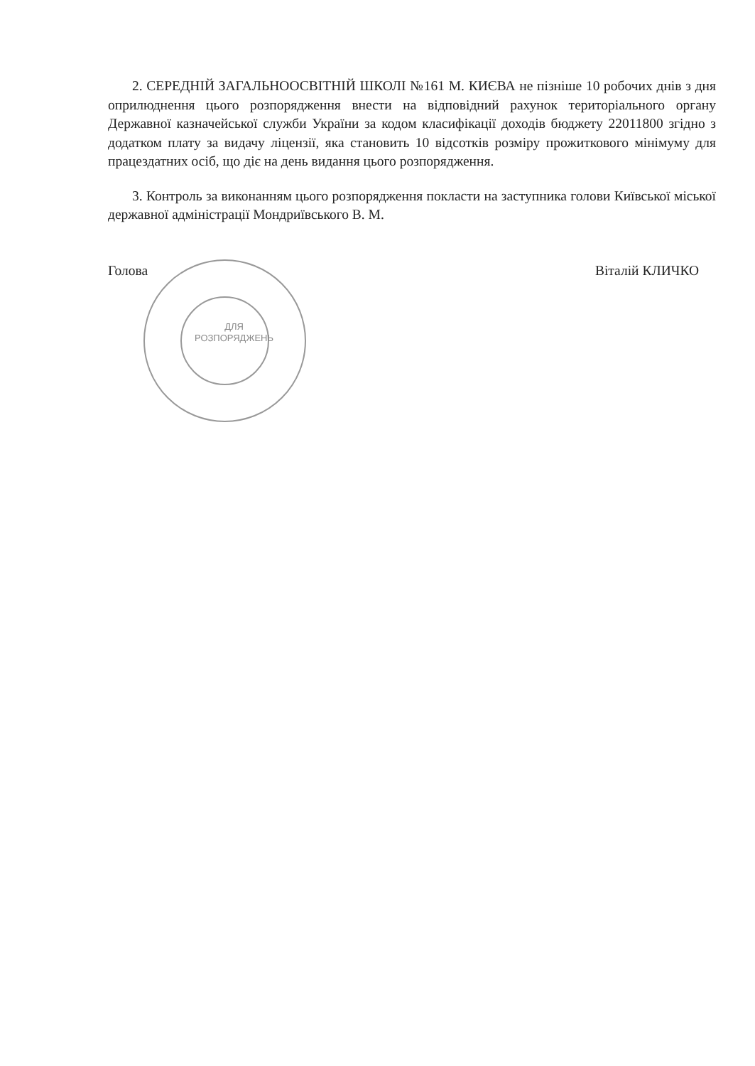ДЛЯ
РОЗПОРЯДЖЕНЬ
2. СЕРЕДНІЙ ЗАГАЛЬНООСВІТНІЙ ШКОЛІ №161 М. КИЄВА не пізніше 10 робочих днів з дня оприлюднення цього розпорядження внести на відповідний рахунок територіального органу Державної казначейської служби України за кодом класифікації доходів бюджету 22011800 згідно з додатком плату за видачу ліцензії, яка становить 10 відсотків розміру прожиткового мінімуму для працездатних осіб, що діє на день видання цього розпорядження.
3. Контроль за виконанням цього розпорядження покласти на заступника голови Київської міської державної адміністрації Мондриївського В. М.
Голова Віталій КЛИЧКО